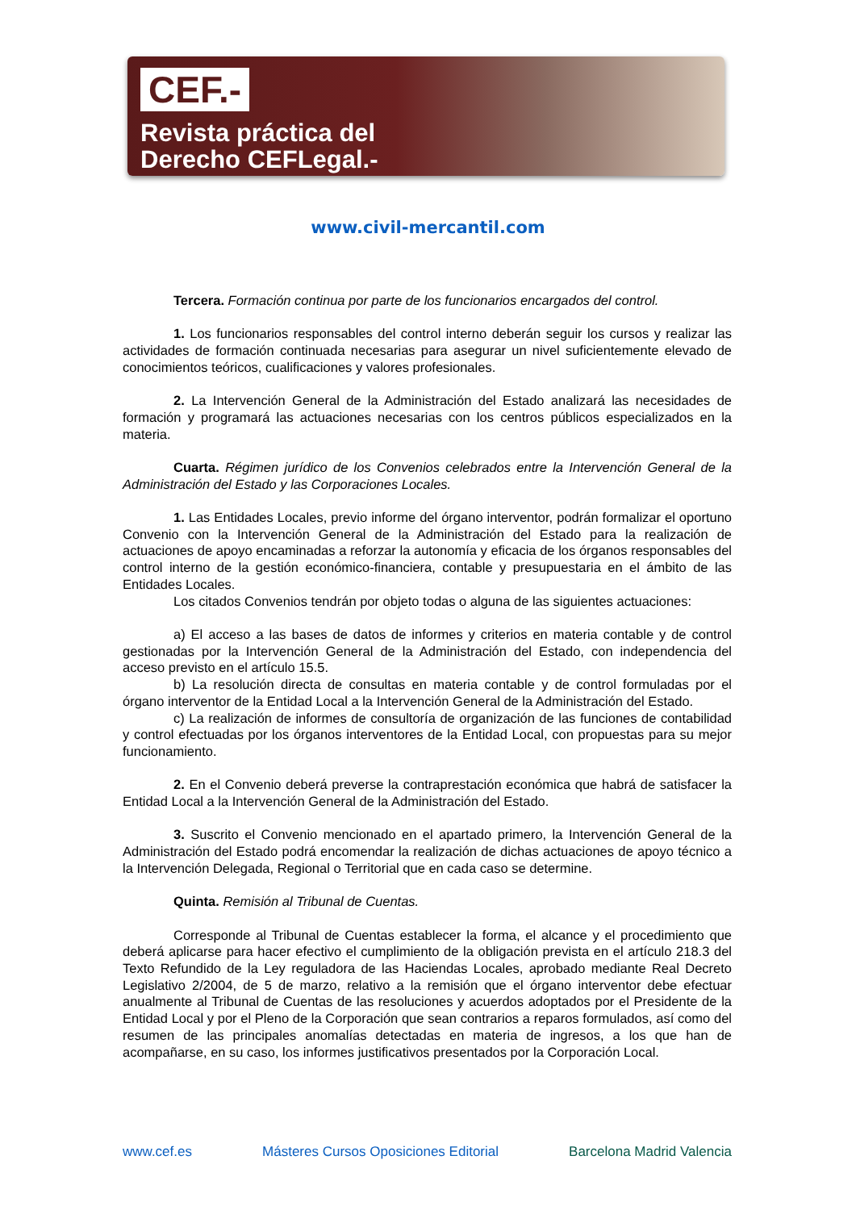CEF.-
Revista práctica del
Derecho CEFLegal.-
www.civil-mercantil.com
Tercera. Formación continua por parte de los funcionarios encargados del control.
1. Los funcionarios responsables del control interno deberán seguir los cursos y realizar las actividades de formación continuada necesarias para asegurar un nivel suficientemente elevado de conocimientos teóricos, cualificaciones y valores profesionales.
2. La Intervención General de la Administración del Estado analizará las necesidades de formación y programará las actuaciones necesarias con los centros públicos especializados en la materia.
Cuarta. Régimen jurídico de los Convenios celebrados entre la Intervención General de la Administración del Estado y las Corporaciones Locales.
1. Las Entidades Locales, previo informe del órgano interventor, podrán formalizar el oportuno Convenio con la Intervención General de la Administración del Estado para la realización de actuaciones de apoyo encaminadas a reforzar la autonomía y eficacia de los órganos responsables del control interno de la gestión económico-financiera, contable y presupuestaria en el ámbito de las Entidades Locales.
Los citados Convenios tendrán por objeto todas o alguna de las siguientes actuaciones:
a) El acceso a las bases de datos de informes y criterios en materia contable y de control gestionadas por la Intervención General de la Administración del Estado, con independencia del acceso previsto en el artículo 15.5.
b) La resolución directa de consultas en materia contable y de control formuladas por el órgano interventor de la Entidad Local a la Intervención General de la Administración del Estado.
c) La realización de informes de consultoría de organización de las funciones de contabilidad y control efectuadas por los órganos interventores de la Entidad Local, con propuestas para su mejor funcionamiento.
2. En el Convenio deberá preverse la contraprestación económica que habrá de satisfacer la Entidad Local a la Intervención General de la Administración del Estado.
3. Suscrito el Convenio mencionado en el apartado primero, la Intervención General de la Administración del Estado podrá encomendar la realización de dichas actuaciones de apoyo técnico a la Intervención Delegada, Regional o Territorial que en cada caso se determine.
Quinta. Remisión al Tribunal de Cuentas.
Corresponde al Tribunal de Cuentas establecer la forma, el alcance y el procedimiento que deberá aplicarse para hacer efectivo el cumplimiento de la obligación prevista en el artículo 218.3 del Texto Refundido de la Ley reguladora de las Haciendas Locales, aprobado mediante Real Decreto Legislativo 2/2004, de 5 de marzo, relativo a la remisión que el órgano interventor debe efectuar anualmente al Tribunal de Cuentas de las resoluciones y acuerdos adoptados por el Presidente de la Entidad Local y por el Pleno de la Corporación que sean contrarios a reparos formulados, así como del resumen de las principales anomalías detectadas en materia de ingresos, a los que han de acompañarse, en su caso, los informes justificativos presentados por la Corporación Local.
www.cef.es Másteres Cursos Oposiciones Editorial Barcelona Madrid Valencia